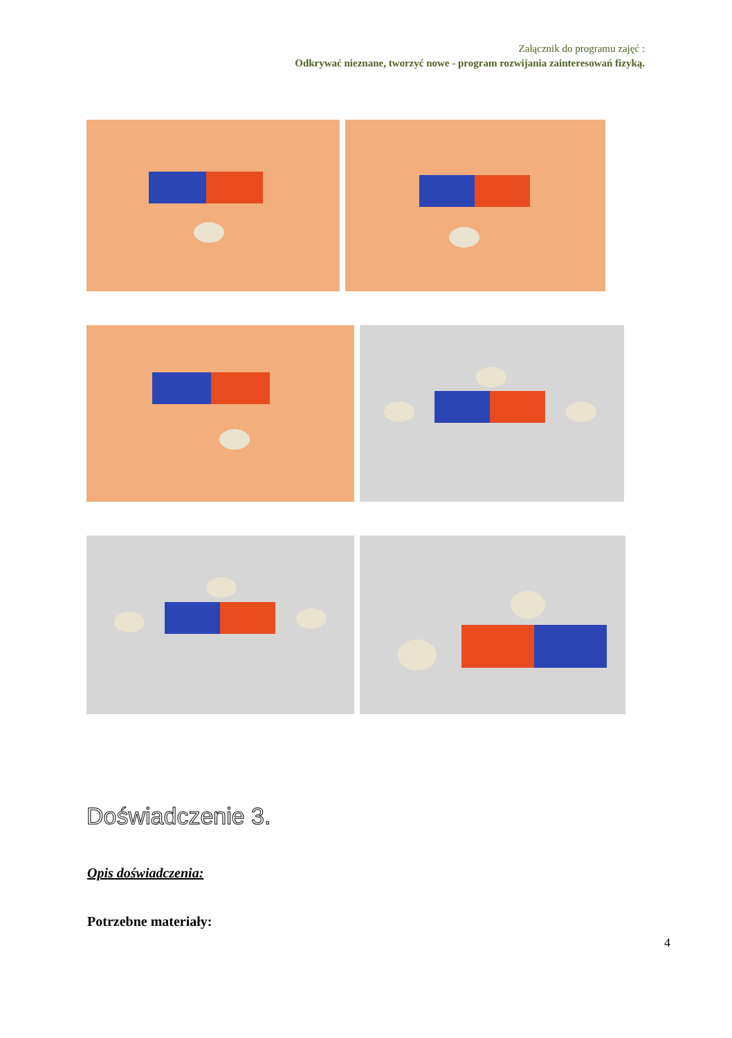Załącznik do programu zajęć :
Odkrywać nieznane, tworzyć nowe - program rozwijania zainteresowań fizyką.
Doświadczenie 3.
Opis doświadczenia:
Potrzebne materiały:
4